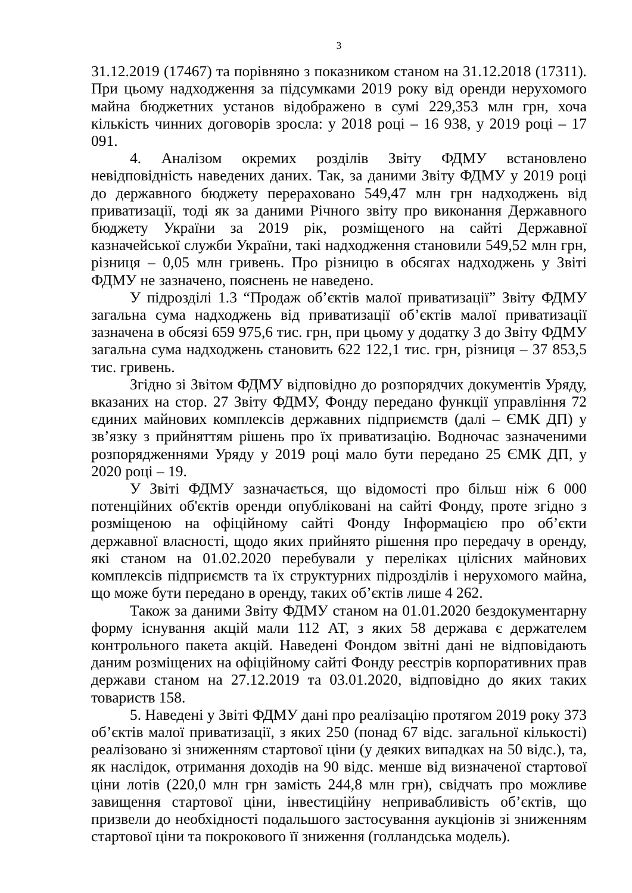3
31.12.2019 (17467) та порівняно з показником станом на 31.12.2018 (17311). При цьому надходження за підсумками 2019 року від оренди нерухомого майна бюджетних установ відображено в сумі 229,353 млн грн, хоча кількість чинних договорів зросла: у 2018 році – 16 938, у 2019 році – 17 091.
4. Аналізом окремих розділів Звіту ФДМУ встановлено невідповідність наведених даних. Так, за даними Звіту ФДМУ у 2019 році до державного бюджету перераховано 549,47 млн грн надходжень від приватизації, тоді як за даними Річного звіту про виконання Державного бюджету України за 2019 рік, розміщеного на сайті Державної казначейської служби України, такі надходження становили 549,52 млн грн, різниця – 0,05 млн гривень. Про різницю в обсягах надходжень у Звіті ФДМУ не зазначено, пояснень не наведено.
У підрозділі 1.3 “Продаж об’єктів малої приватизації” Звіту ФДМУ загальна сума надходжень від приватизації об’єктів малої приватизації зазначена в обсязі 659 975,6 тис. грн, при цьому у додатку 3 до Звіту ФДМУ загальна сума надходжень становить 622 122,1 тис. грн, різниця – 37 853,5 тис. гривень.
Згідно зі Звітом ФДМУ відповідно до розпорядчих документів Уряду, вказаних на стор. 27 Звіту ФДМУ, Фонду передано функції управління 72 єдиних майнових комплексів державних підприємств (далі – ЄМК ДП) у зв’язку з прийняттям рішень про їх приватизацію. Водночас зазначеними розпорядженнями Уряду у 2019 році мало бути передано 25 ЄМК ДП, у 2020 році – 19.
У Звіті ФДМУ зазначається, що відомості про більш ніж 6 000 потенційних об'єктів оренди опубліковані на сайті Фонду, проте згідно з розміщеною на офіційному сайті Фонду Інформацією про об’єкти державної власності, щодо яких прийнято рішення про передачу в оренду, які станом на 01.02.2020 перебували у переліках цілісних майнових комплексів підприємств та їх структурних підрозділів і нерухомого майна, що може бути передано в оренду, таких об’єктів лише 4 262.
Також за даними Звіту ФДМУ станом на 01.01.2020 бездокументарну форму існування акцій мали 112 АТ, з яких 58 держава є держателем контрольного пакета акцій. Наведені Фондом звітні дані не відповідають даним розміщених на офіційному сайті Фонду реєстрів корпоративних прав держави станом на 27.12.2019 та 03.01.2020, відповідно до яких таких товариств 158.
5. Наведені у Звіті ФДМУ дані про реалізацію протягом 2019 року 373 об’єктів малої приватизації, з яких 250 (понад 67 відс. загальної кількості) реалізовано зі зниженням стартової ціни (у деяких випадках на 50 відс.), та, як наслідок, отримання доходів на 90 відс. менше від визначеної стартової ціни лотів (220,0 млн грн замість 244,8 млн грн), свідчать про можливе завищення стартової ціни, інвестиційну непривабливість об’єктів, що призвели до необхідності подальшого застосування аукціонів зі зниженням стартової ціни та покрокового її зниження (голландська модель).